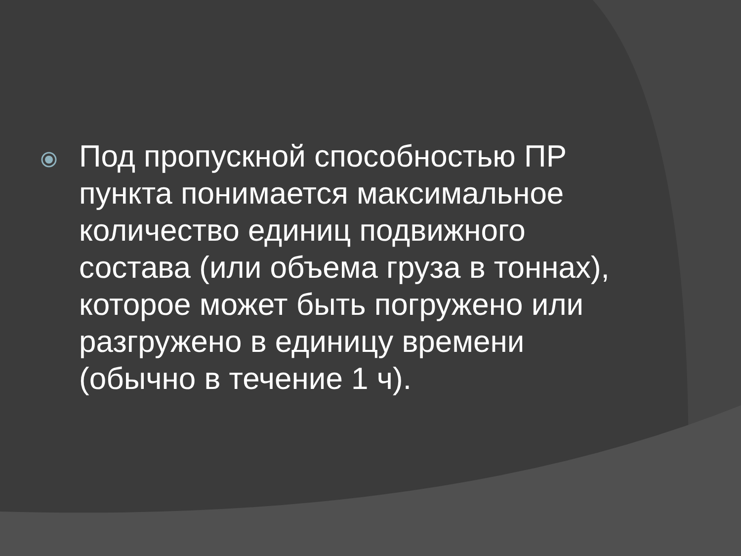Под пропускной способностью ПР пункта понимается максимальное количество единиц подвижного состава (или объема груза в тоннах), которое может быть погружено или разгружено в единицу времени (обычно в течение 1 ч).